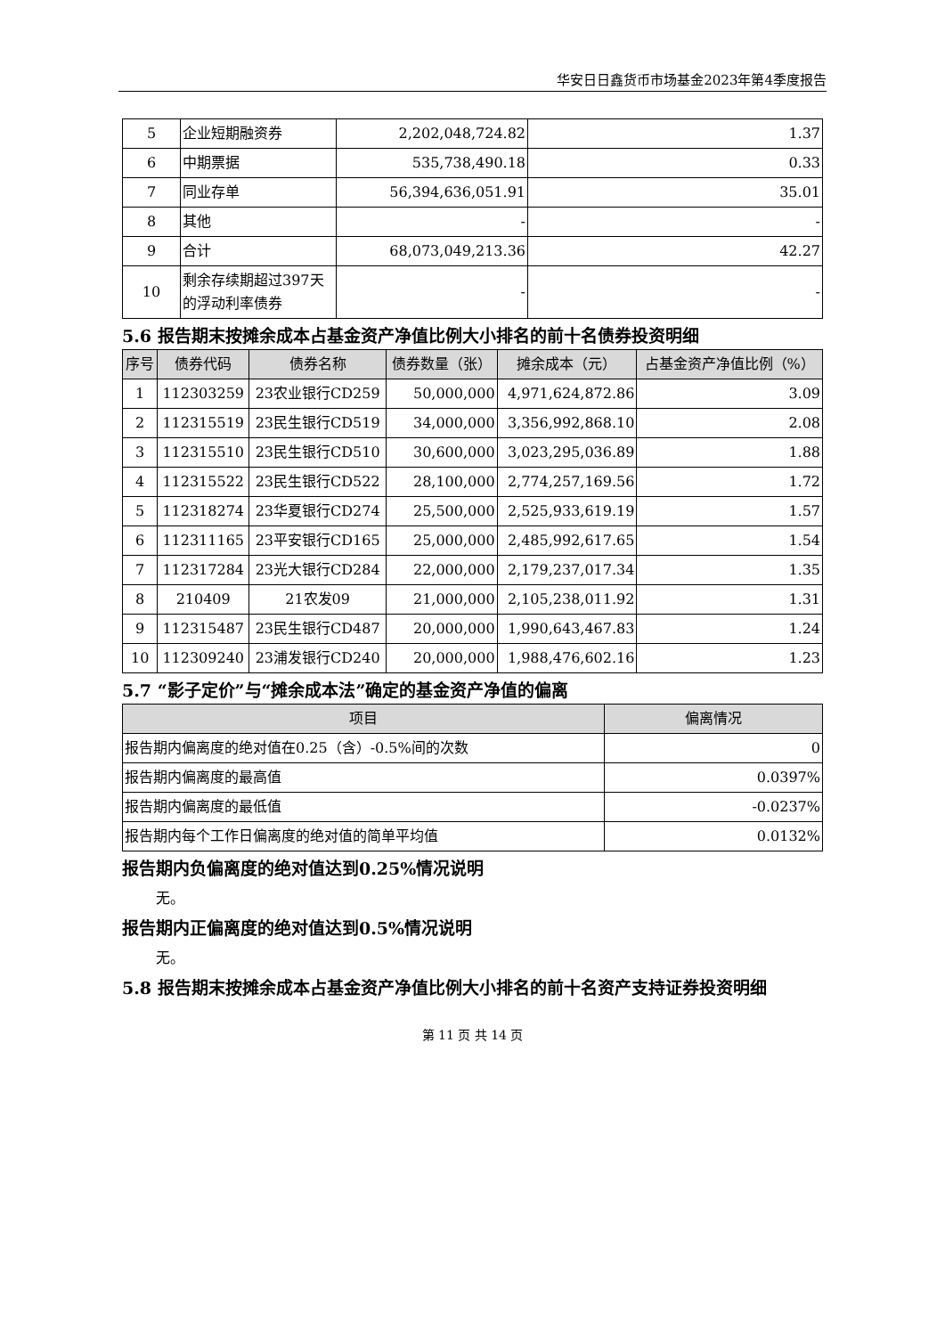华安日日鑫货币市场基金2023年第4季度报告
| 5 | 企业短期融资券 | 2,202,048,724.82 | 1.37 |
| 6 | 中期票据 | 535,738,490.18 | 0.33 |
| 7 | 同业存单 | 56,394,636,051.91 | 35.01 |
| 8 | 其他 | - | - |
| 9 | 合计 | 68,073,049,213.36 | 42.27 |
| 10 | 剩余存续期超过397天的浮动利率债券 | - | - |
5.6 报告期末按摊余成本占基金资产净值比例大小排名的前十名债券投资明细
| 序号 | 债券代码 | 债券名称 | 债券数量（张） | 摊余成本（元） | 占基金资产净值比例（%） |
| --- | --- | --- | --- | --- | --- |
| 1 | 112303259 | 23农业银行CD259 | 50,000,000 | 4,971,624,872.86 | 3.09 |
| 2 | 112315519 | 23民生银行CD519 | 34,000,000 | 3,356,992,868.10 | 2.08 |
| 3 | 112315510 | 23民生银行CD510 | 30,600,000 | 3,023,295,036.89 | 1.88 |
| 4 | 112315522 | 23民生银行CD522 | 28,100,000 | 2,774,257,169.56 | 1.72 |
| 5 | 112318274 | 23华夏银行CD274 | 25,500,000 | 2,525,933,619.19 | 1.57 |
| 6 | 112311165 | 23平安银行CD165 | 25,000,000 | 2,485,992,617.65 | 1.54 |
| 7 | 112317284 | 23光大银行CD284 | 22,000,000 | 2,179,237,017.34 | 1.35 |
| 8 | 210409 | 21农发09 | 21,000,000 | 2,105,238,011.92 | 1.31 |
| 9 | 112315487 | 23民生银行CD487 | 20,000,000 | 1,990,643,467.83 | 1.24 |
| 10 | 112309240 | 23浦发银行CD240 | 20,000,000 | 1,988,476,602.16 | 1.23 |
5.7 “影子定价”与“摊余成本法”确定的基金资产净值的偏离
| 项目 | 偏离情况 |
| --- | --- |
| 报告期内偏离度的绝对值在0.25（含）-0.5%间的次数 | 0 |
| 报告期内偏离度的最高值 | 0.0397% |
| 报告期内偏离度的最低值 | -0.0237% |
| 报告期内每个工作日偏离度的绝对值的简单平均值 | 0.0132% |
报告期内负偏离度的绝对值达到0.25%情况说明
无。
报告期内正偏离度的绝对值达到0.5%情况说明
无。
5.8 报告期末按摊余成本占基金资产净值比例大小排名的前十名资产支持证券投资明细
第 11 页 共 14 页